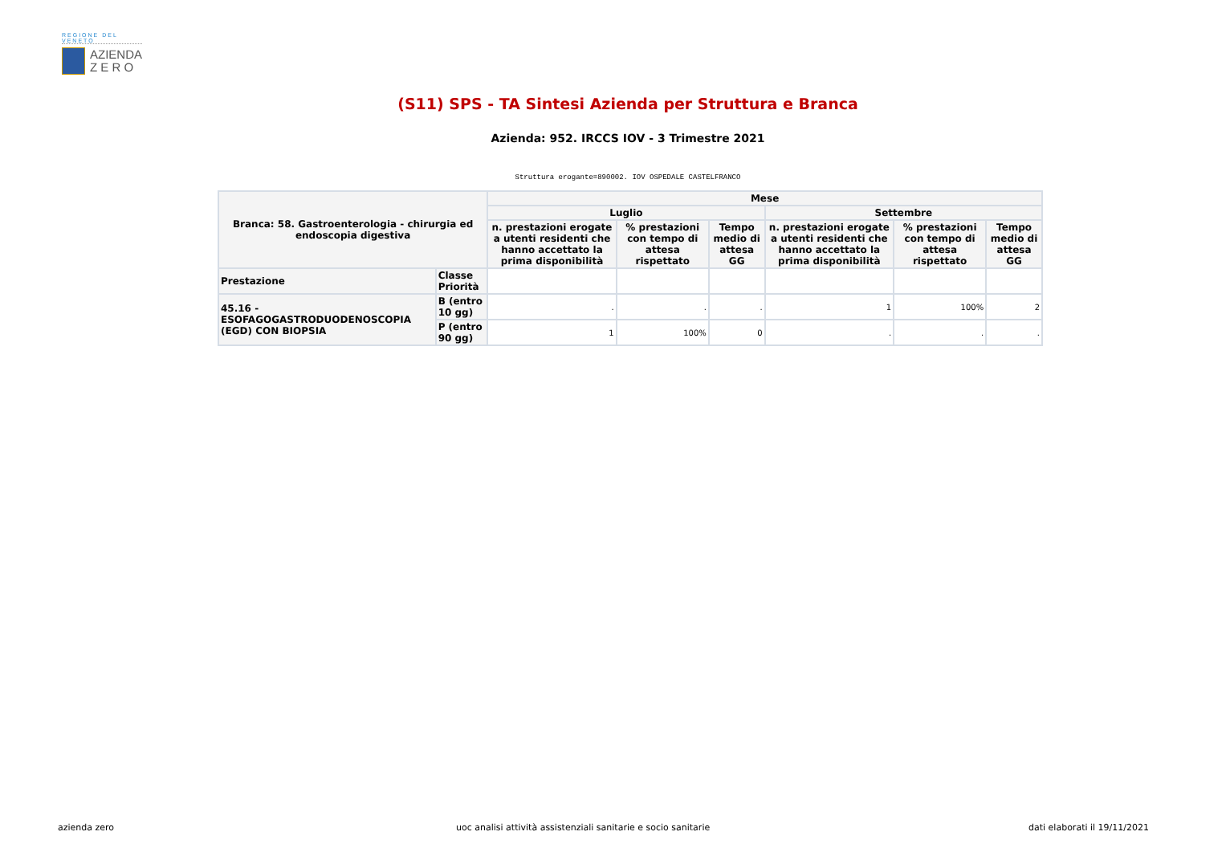REGIONE DEL VENETO
AZIENDA
Z E R O
(S11) SPS - TA Sintesi Azienda per Struttura e Branca
Azienda: 952. IRCCS IOV - 3 Trimestre 2021
Struttura erogante=890002. IOV OSPEDALE CASTELFRANCO
| Branca: 58. Gastroenterologia - chirurgia ed endoscopia digestiva | | Mese | | | | | |
| --- | --- | --- | --- | --- | --- | --- | --- |
| | | Luglio | | | Settembre | | |
| | | n. prestazioni erogate a utenti residenti che hanno accettato la prima disponibilità | % prestazioni con tempo di attesa rispettato | Tempo medio di attesa GG | n. prestazioni erogate a utenti residenti che hanno accettato la prima disponibilità | % prestazioni con tempo di attesa rispettato | Tempo medio di attesa GG |
| Prestazione | Classe Priorità | | | | | | |
| 45.16 - ESOFAGOGASTRODUODENOSCOPIA (EGD) CON BIOPSIA | B (entro 10 gg) | . | . | . | 1 | 100% | 2 |
| | P (entro 90 gg) | 1 | 100% | 0 | . | . | . |
azienda zero
uoc analisi attività assistenziali sanitarie e socio sanitarie
dati elaborati il 19/11/2021